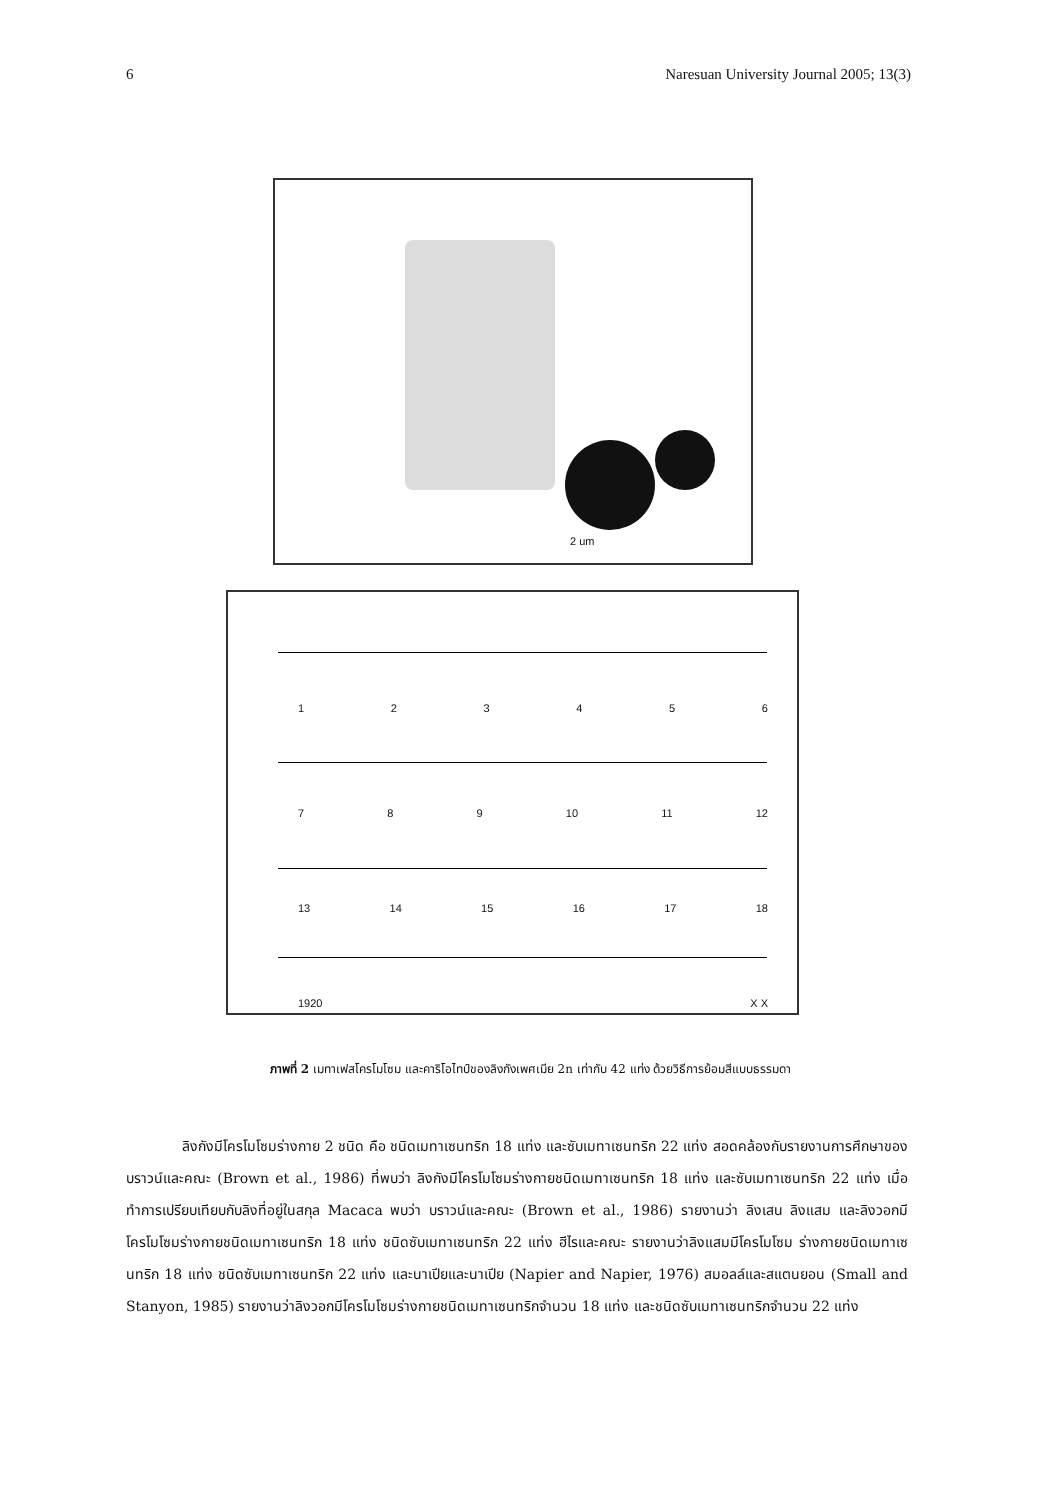6 Naresuan University Journal 2005; 13(3)
2 um
1 2 3 4 5 6
7 8 9 10 11 12
13 14 15 16 17 18
19 20 X X
ภาพที่ 2 เมทาเฟสโครโมโซม และคาริโอไทป์ของลิงกังเพศเมีย 2n เท่ากับ 42 แท่ง ด้วยวิธีการย้อมสีแบบธรรมดา
    ลิงกังมีโครโมโซมร่างกาย 2 ชนิด คือ ชนิดเมทาเซนทริก 18 แท่ง และซับเมทาเซนทริก 22 แท่ง สอดคล้องกับรายงานการศึกษาของ บราวน์และคณะ (Brown et al., 1986) ที่พบว่า ลิงกังมีโครโมโซมร่างกายชนิดเมทาเซนทริก 18 แท่ง และซับเมทาเซนทริก 22 แท่ง เมื่อทำการเปรียบเทียบกับลิงที่อยู่ในสกุล Macaca พบว่า บราวน์และคณะ (Brown et al., 1986) รายงานว่า ลิงเสน ลิงแสม และลิงวอกมีโครโมโซมร่างกายชนิดเมทาเซนทริก 18 แท่ง ชนิดซับเมทาเซนทริก 22 แท่ง ฮีไรและคณะ รายงานว่าลิงแสมมีโครโมโซม ร่างกายชนิดเมทาเซนทริก 18 แท่ง ชนิดซับเมทาเซนทริก 22 แท่ง และนาเปียและนาเปีย (Napier and Napier, 1976) สมอลล์และสแตนยอน (Small and Stanyon, 1985) รายงานว่าลิงวอกมีโครโมโซมร่างกายชนิดเมทาเซนทริกจำนวน 18 แท่ง และชนิดซับเมทาเซนทริกจำนวน 22 แท่ง